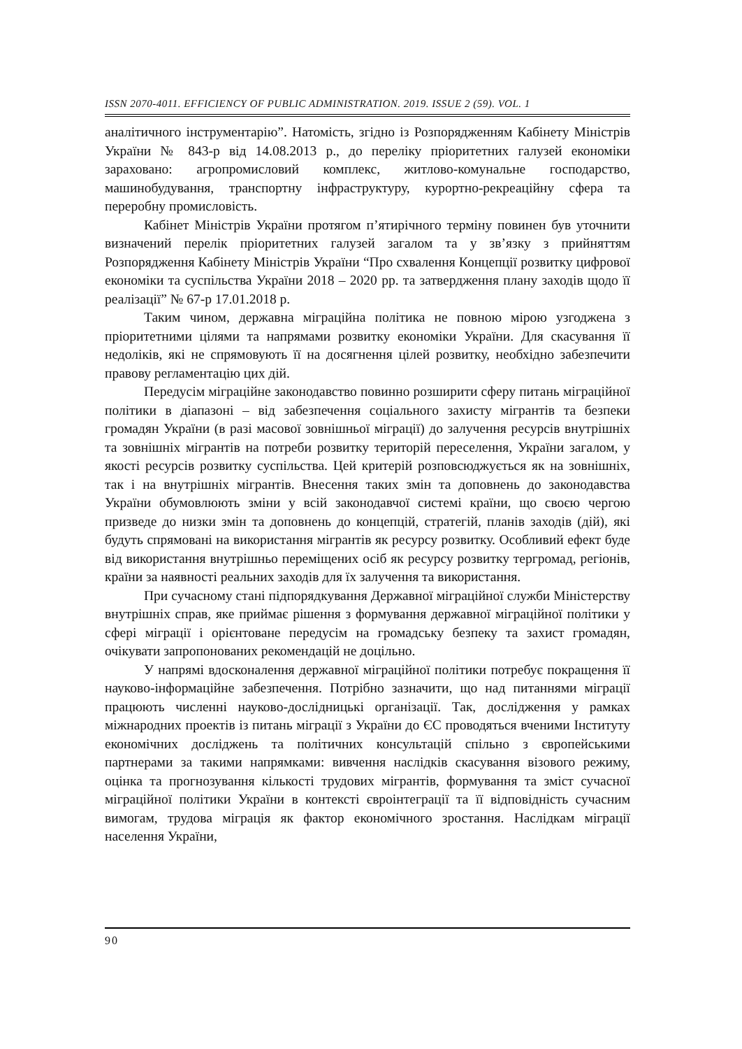ISSN 2070-4011. EFFICIENCY OF PUBLIC ADMINISTRATION. 2019. ISSUE 2 (59). VOL. 1
аналітичного інструментарію”. Натомість, згідно із Розпорядженням Кабінету Міністрів України № 843-р від 14.08.2013 р., до переліку пріоритетних галузей економіки зараховано: агропромисловий комплекс, житлово-комунальне господарство, машинобудування, транспортну інфраструктуру, курортно-рекреаційну сфера та переробну промисловість.
Кабінет Міністрів України протягом п’ятирічного терміну повинен був уточнити визначений перелік пріоритетних галузей загалом та у зв’язку з прийняттям Розпорядження Кабінету Міністрів України “Про схвалення Концепції розвитку цифрової економіки та суспільства України 2018 – 2020 рр. та затвердження плану заходів щодо її реалізації” № 67-р 17.01.2018 р.
Таким чином, державна міграційна політика не повною мірою узгоджена з пріоритетними цілями та напрямами розвитку економіки України. Для скасування її недоліків, які не спрямовують її на досягнення цілей розвитку, необхідно забезпечити правову регламентацію цих дій.
Передусім міграційне законодавство повинно розширити сферу питань міграційної політики в діапазоні – від забезпечення соціального захисту мігрантів та безпеки громадян України (в разі масової зовнішньої міграції) до залучення ресурсів внутрішніх та зовнішніх мігрантів на потреби розвитку територій переселення, України загалом, у якості ресурсів розвитку суспільства. Цей критерій розповсюджується як на зовнішніх, так і на внутрішніх мігрантів. Внесення таких змін та доповнень до законодавства України обумовлюють зміни у всій законодавчої системі країни, що своєю чергою призведе до низки змін та доповнень до концепцій, стратегій, планів заходів (дій), які будуть спрямовані на використання мігрантів як ресурсу розвитку. Особливий ефект буде від використання внутрішньо переміщених осіб як ресурсу розвитку тергромад, регіонів, країни за наявності реальних заходів для їх залучення та використання.
При сучасному стані підпорядкування Державної міграційної служби Міністерству внутрішніх справ, яке приймає рішення з формування державної міграційної політики у сфері міграції і орієнтоване передусім на громадську безпеку та захист громадян, очікувати запропонованих рекомендацій не доцільно.
У напрямі вдосконалення державної міграційної політики потребує покращення її науково-інформаційне забезпечення. Потрібно зазначити, що над питаннями міграції працюють численні науково-дослідницькі організації. Так, дослідження у рамках міжнародних проектів із питань міграції з України до ЄС проводяться вченими Інституту економічних досліджень та політичних консультацій спільно з європейськими партнерами за такими напрямками: вивчення наслідків скасування візового режиму, оцінка та прогнозування кількості трудових мігрантів, формування та зміст сучасної міграційної політики України в контексті євроінтеграції та її відповідність сучасним вимогам, трудова міграція як фактор економічного зростання. Наслідкам міграції населення України,
90